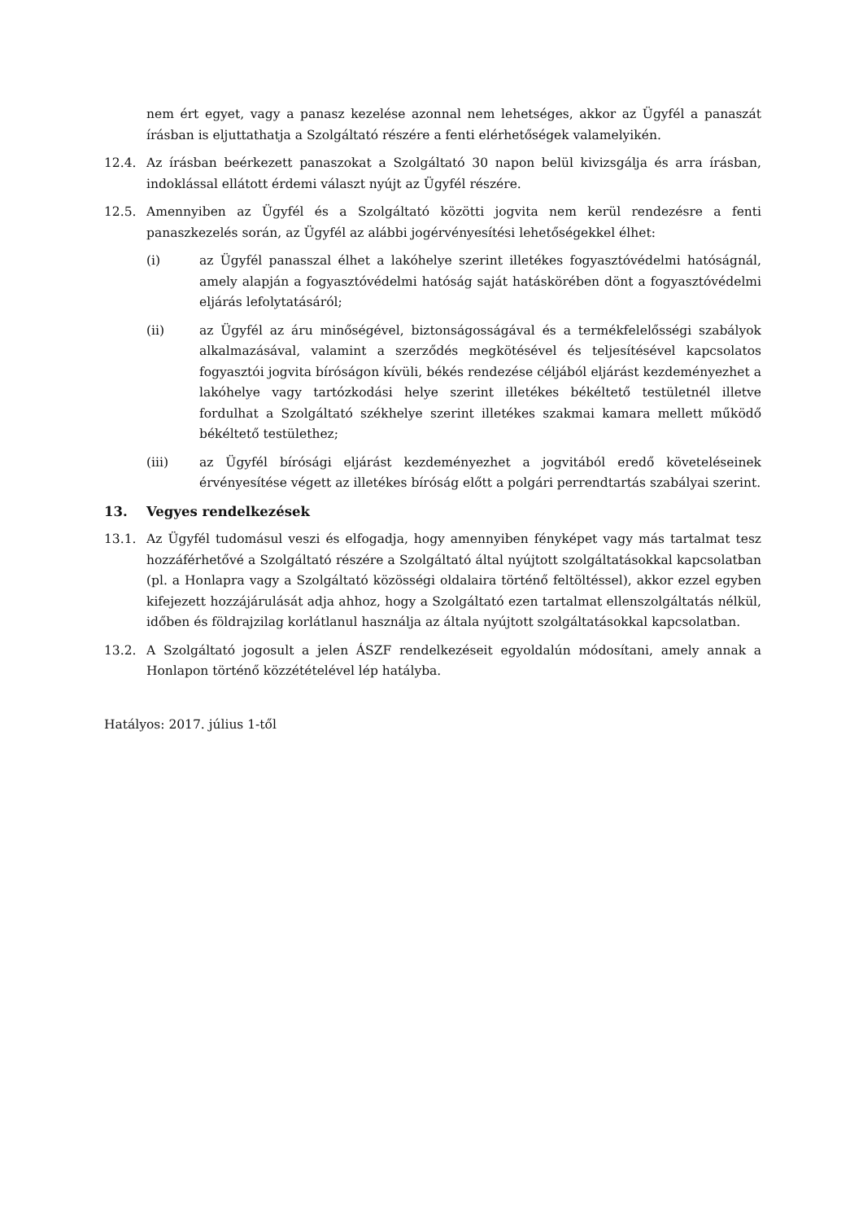nem ért egyet, vagy a panasz kezelése azonnal nem lehetséges, akkor az Ügyfél a panaszát írásban is eljuttathatja a Szolgáltató részére a fenti elérhetőségek valamelyikén.
12.4. Az írásban beérkezett panaszokat a Szolgáltató 30 napon belül kivizsgálja és arra írásban, indoklással ellátott érdemi választ nyújt az Ügyfél részére.
12.5. Amennyiben az Ügyfél és a Szolgáltató közötti jogvita nem kerül rendezésre a fenti panaszkezelés során, az Ügyfél az alábbi jogérvényesítési lehetőségekkel élhet:
(i) az Ügyfél panasszal élhet a lakóhelye szerint illetékes fogyasztóvédelmi hatóságnál, amely alapján a fogyasztóvédelmi hatóság saját hatáskörében dönt a fogyasztóvédelmi eljárás lefolytatásáról;
(ii) az Ügyfél az áru minőségével, biztonságosságával és a termékfelelősségi szabályok alkalmazásával, valamint a szerződés megkötésével és teljesítésével kapcsolatos fogyasztói jogvita bíróságon kívüli, békés rendezése céljából eljárást kezdeményezhet a lakóhelye vagy tartózkodási helye szerint illetékes békéltető testületnél illetve fordulhat a Szolgáltató székhelye szerint illetékes szakmai kamara mellett működő békéltető testülethez;
(iii) az Ügyfél bírósági eljárást kezdeményezhet a jogvitából eredő követeléseinek érvényesítése végett az illetékes bíróság előtt a polgári perrendtartás szabályai szerint.
13. Vegyes rendelkezések
13.1. Az Ügyfél tudomásul veszi és elfogadja, hogy amennyiben fényképet vagy más tartalmat tesz hozzáférhetővé a Szolgáltató részére a Szolgáltató által nyújtott szolgáltatásokkal kapcsolatban (pl. a Honlapra vagy a Szolgáltató közösségi oldalaira történő feltöltéssel), akkor ezzel egyben kifejezett hozzájárulását adja ahhoz, hogy a Szolgáltató ezen tartalmat ellenszolgáltatás nélkül, időben és földrajzilag korlátlanul használja az általa nyújtott szolgáltatásokkal kapcsolatban.
13.2. A Szolgáltató jogosult a jelen ÁSZF rendelkezéseit egyoldalún módosítani, amely annak a Honlapon történő közzétételével lép hatályba.
Hatályos: 2017. július 1-től